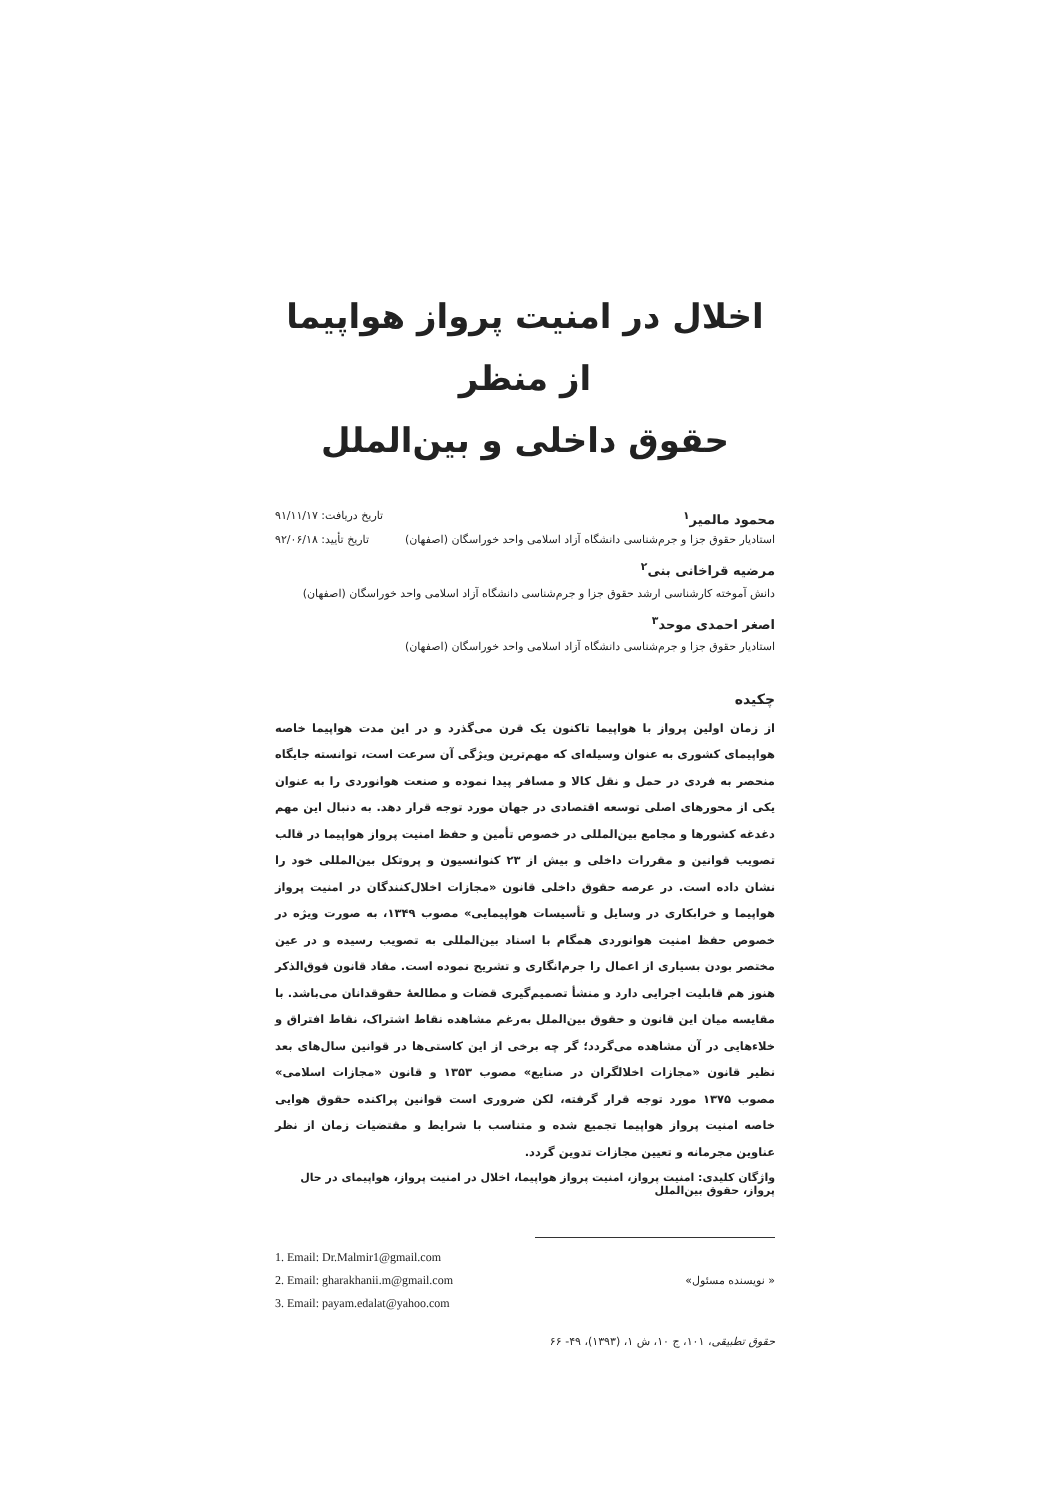اخلال در امنیت پرواز هواپیما از منظر
حقوق داخلی و بین‌الملل
محمود مالمیر<sup>۱</sup> تاریخ دریافت: ۹۱/۱۱/۱۷
استادیار حقوق جزا و جرم‌شناسی دانشگاه آزاد اسلامی واحد خوراسگان (اصفهان) تاریخ تأیید: ۹۲/۰۶/۱۸
مرضیه قراخانی بنی<sup>۲</sup>
دانش آموخته کارشناسی ارشد حقوق جزا و جرم‌شناسی دانشگاه آزاد اسلامی واحد خوراسگان (اصفهان)
اصغر احمدی موحد<sup>۳</sup>
استادیار حقوق جزا و جرم‌شناسی دانشگاه آزاد اسلامی واحد خوراسگان (اصفهان)
چکیده
از زمان اولین پرواز با هواپیما تاکنون یک قرن می‌گذرد و در این مدت هواپیما خاصه هواپیمای کشوری به عنوان وسیله‌ای که مهم‌ترین ویژگی آن سرعت است، توانسته جایگاه منحصر به فردی در حمل و نقل کالا و مسافر پیدا نموده و صنعت هوانوردی را به عنوان یکی از محورهای اصلی توسعه اقتصادی در جهان مورد توجه قرار دهد. به دنبال این مهم دغدغه کشورها و مجامع بین‌المللی در خصوص تأمین و حفظ امنیت پرواز هواپیما در قالب تصویب قوانین و مقررات داخلی و بیش از ۲۳ کنوانسیون و پروتکل بین‌المللی خود را نشان داده است. در عرصه حقوق داخلی قانون «مجازات اخلال‌کنندگان در امنیت پرواز هواپیما و خرابکاری در وسایل و تأسیسات هواپیمایی» مصوب ۱۳۴۹، به صورت ویژه در خصوص حفظ امنیت هوانوردی همگام با اسناد بین‌المللی به تصویب رسیده و در عین مختصر بودن بسیاری از اعمال را جرم‌انگاری و تشریح نموده است. مفاد قانون فوق‌الذکر هنوز هم قابلیت اجرایی دارد و منشأ تصمیم‌گیری قضات و مطالعهٔ حقوقدانان می‌باشد. با مقایسه میان این قانون و حقوق بین‌الملل به‌رغم مشاهده نقاط اشتراک، نقاط افتراق و خلاءهایی در آن مشاهده می‌گردد؛ گر چه برخی از این کاستی‌ها در قوانین سال‌های بعد نظیر قانون «مجازات اخلالگران در صنایع» مصوب ۱۳۵۳ و قانون «مجازات اسلامی» مصوب ۱۳۷۵ مورد توجه قرار گرفته، لکن ضروری است قوانین پراکنده حقوق هوایی خاصه امنیت پرواز هواپیما تجمیع شده و متناسب با شرایط و مقتضیات زمان از نظر عناوین مجرمانه و تعیین مجازات تدوین گردد.
واژگان کلیدی: امنیت پرواز، امنیت پرواز هواپیما، اخلال در امنیت پرواز، هواپیمای در حال پرواز، حقوق بین‌الملل
1. Email: Dr.Malmir1@gmail.com
2. Email: gharakhanii.m@gmail.com « نویسنده مسئول»
3. Email: payam.edalat@yahoo.com
حقوق تطبیقی، ۱۰۱، ج ۱۰، ش ۱، (۱۳۹۳)، ۴۹- ۶۶